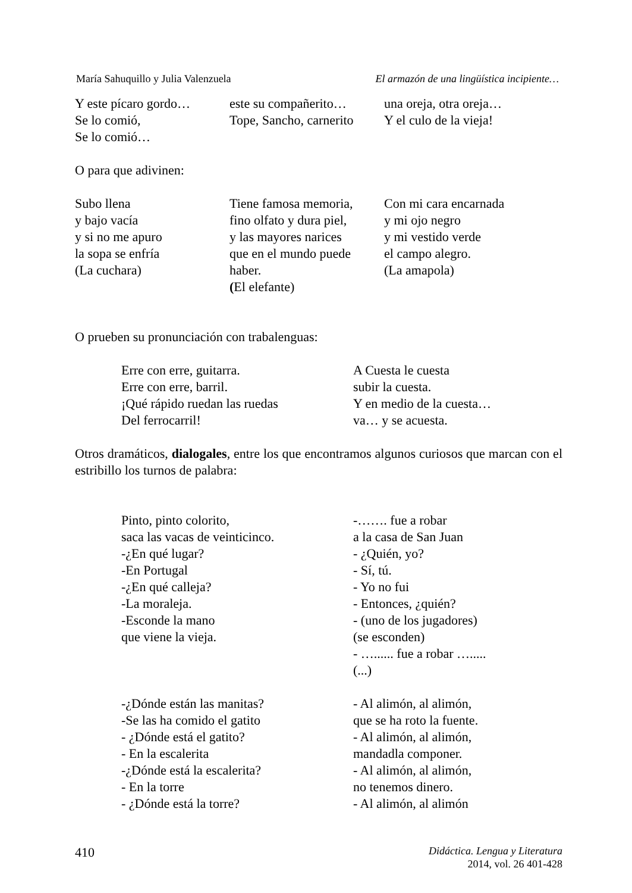María Sahuquillo y Julia Valenzuela El armazón de una lingüística incipiente…
Y este pícaro gordo…
Se lo comió,
Se lo comió…
este su compañerito…
Tope, Sancho, carnerito
una oreja, otra oreja…
Y el culo de la vieja!
O para que adivinen:
Subo llena
y bajo vacía
y si no me apuro
la sopa se enfría
(La cuchara)
Tiene famosa memoria,
fino olfato y dura piel,
y las mayores narices
que en el mundo puede haber.
(El elefante)
Con mi cara encarnada
y mi ojo negro
y mi vestido verde
el campo alegro.
(La amapola)
O prueben su pronunciación con trabalenguas:
Erre con erre, guitarra.
Erre con erre, barril.
¡Qué rápido ruedan las ruedas
Del ferrocarril!
A Cuesta le cuesta
subir la cuesta.
Y en medio de la cuesta…
va… y se acuesta.
Otros dramáticos, dialogales, entre los que encontramos algunos curiosos que marcan con el estribillo los turnos de palabra:
Pinto, pinto colorito,
saca las vacas de veinticinco.
-¿En qué lugar?
-En Portugal
-¿En qué calleja?
-La moraleja.
-Esconde la mano
que viene la vieja.
-……. fue a robar
a la casa de San Juan
- ¿Quién, yo?
- Sí, tú.
- Yo no fui
- Entonces, ¿quién?
- (uno de los jugadores)
(se esconden)
- …...... fue a robar ….....
(...)
-¿Dónde están las manitas?
-Se las ha comido el gatito
- ¿Dónde está el gatito?
- En la escalerita
-¿Dónde está la escalerita?
- En la torre
- ¿Dónde está la torre?
- Al alimón, al alimón,
que se ha roto la fuente.
- Al alimón, al alimón,
mandadla componer.
- Al alimón, al alimón,
no tenemos dinero.
- Al alimón, al alimón
410 Didáctica. Lengua y Literatura
2014, vol. 26 401-428